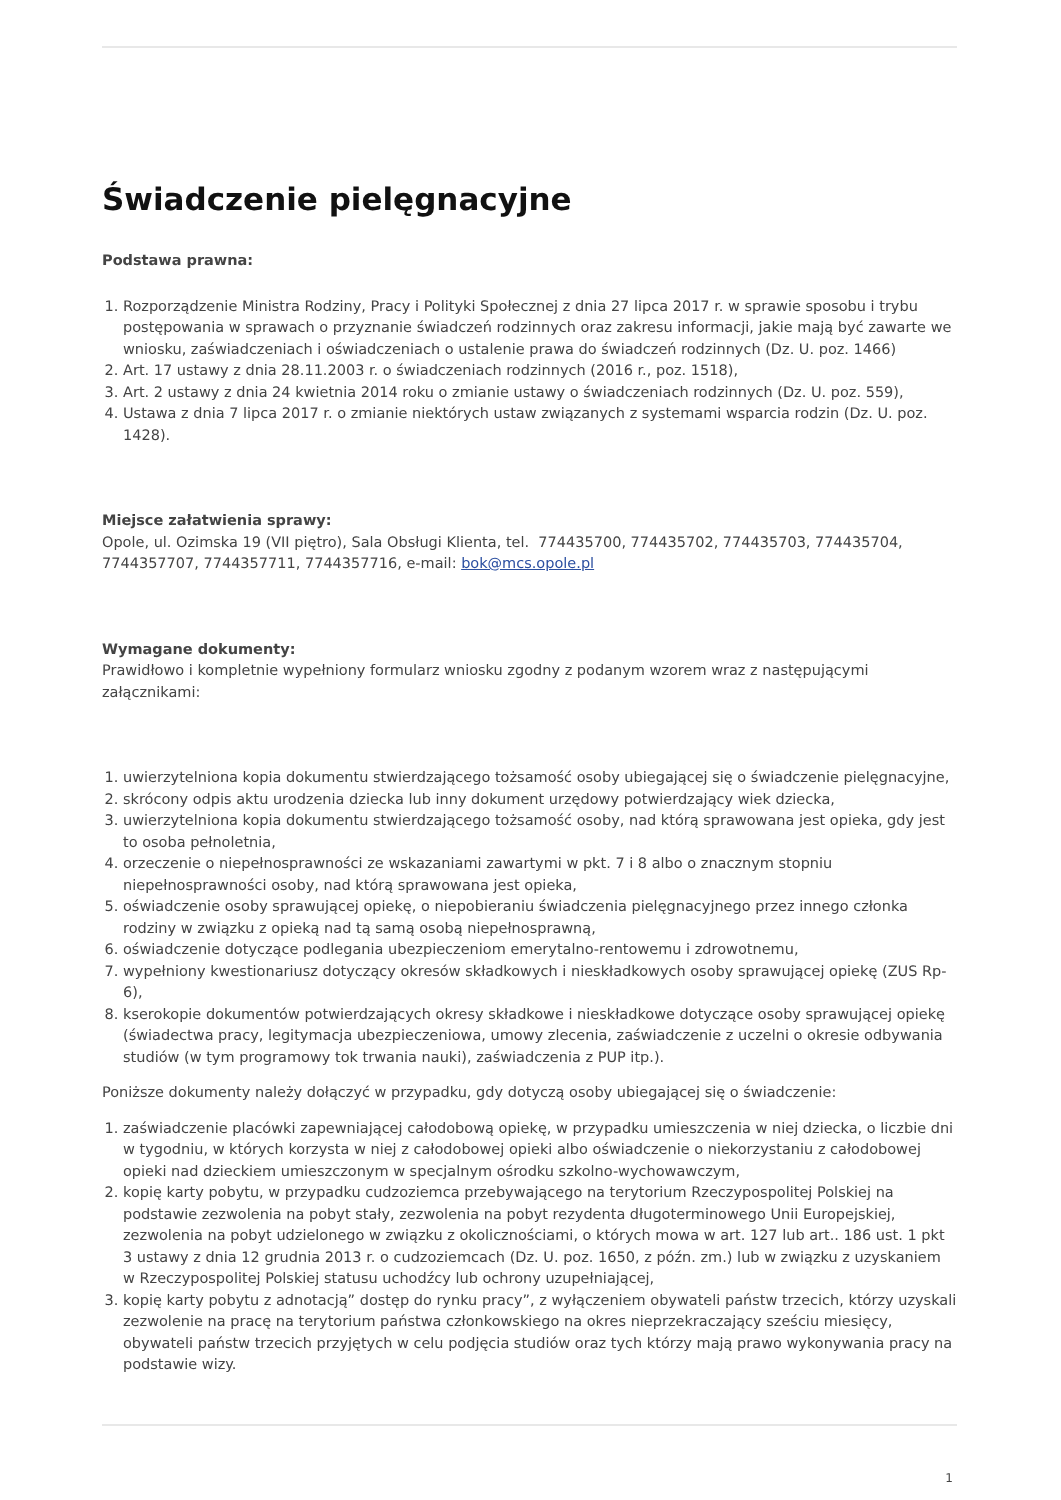Świadczenie pielęgnacyjne
Podstawa prawna:
1. Rozporządzenie Ministra Rodziny, Pracy i Polityki Społecznej z dnia 27 lipca 2017 r. w sprawie sposobu i trybu postępowania w sprawach o przyznanie świadczeń rodzinnych oraz zakresu informacji, jakie mają być zawarte we wniosku, zaświadczeniach i oświadczeniach o ustalenie prawa do świadczeń rodzinnych (Dz. U. poz. 1466)
2. Art. 17 ustawy z dnia 28.11.2003 r. o świadczeniach rodzinnych (2016 r., poz. 1518),
3. Art. 2 ustawy z dnia 24 kwietnia 2014 roku o zmianie ustawy o świadczeniach rodzinnych (Dz. U. poz. 559),
4. Ustawa z dnia 7 lipca 2017 r. o zmianie niektórych ustaw związanych z systemami wsparcia rodzin (Dz. U. poz. 1428).
Miejsce załatwienia sprawy:
Opole, ul. Ozimska 19 (VII piętro), Sala Obsługi Klienta, tel. 774435700, 774435702, 774435703, 774435704, 7744357707, 7744357711, 7744357716, e-mail: bok@mcs.opole.pl
Wymagane dokumenty:
Prawidłowo i kompletnie wypełniony formularz wniosku zgodny z podanym wzorem wraz z następującymi załącznikami:
1. uwierzytelniona kopia dokumentu stwierdzającego tożsamość osoby ubiegającej się o świadczenie pielęgnacyjne,
2. skrócony odpis aktu urodzenia dziecka lub inny dokument urzędowy potwierdzający wiek dziecka,
3. uwierzytelniona kopia dokumentu stwierdzającego tożsamość osoby, nad którą sprawowana jest opieka, gdy jest to osoba pełnoletnia,
4. orzeczenie o niepełnosprawności ze wskazaniami zawartymi w pkt. 7 i 8 albo o znacznym stopniu niepełnosprawności osoby, nad którą sprawowana jest opieka,
5. oświadczenie osoby sprawującej opiekę, o niepobieraniu świadczenia pielęgnacyjnego przez innego członka rodziny w związku z opieką nad tą samą osobą niepełnosprawną,
6. oświadczenie dotyczące podlegania ubezpieczeniom emerytalno-rentowemu i zdrowotnemu,
7. wypełniony kwestionariusz dotyczący okresów składkowych i nieskładkowych osoby sprawującej opiekę (ZUS Rp-6),
8. kserokopie dokumentów potwierdzających okresy składkowe i nieskładkowe dotyczące osoby sprawującej opiekę (świadectwa pracy, legitymacja ubezpieczeniowa, umowy zlecenia, zaświadczenie z uczelni o okresie odbywania studiów (w tym programowy tok trwania nauki), zaświadczenia z PUP itp.).
Poniższe dokumenty należy dołączyć w przypadku, gdy dotyczą osoby ubiegającej się o świadczenie:
1. zaświadczenie placówki zapewniającej całodobową opiekę, w przypadku umieszczenia w niej dziecka, o liczbie dni w tygodniu, w których korzysta w niej z całodobowej opieki albo oświadczenie o niekorzystaniu z całodobowej opieki nad dzieckiem umieszczonym w specjalnym ośrodku szkolno-wychowawczym,
2. kopię karty pobytu, w przypadku cudzoziemca przebywającego na terytorium Rzeczypospolitej Polskiej na podstawie zezwolenia na pobyt stały, zezwolenia na pobyt rezydenta długoterminowego Unii Europejskiej, zezwolenia na pobyt udzielonego w związku z okolicznościami, o których mowa w art. 127 lub art.. 186 ust. 1 pkt 3 ustawy z dnia 12 grudnia 2013 r. o cudzoziemcach (Dz. U. poz. 1650, z późn. zm.) lub w związku z uzyskaniem w Rzeczypospolitej Polskiej statusu uchodźcy lub ochrony uzupełniającej,
3. kopię karty pobytu z adnotacją” dostęp do rynku pracy”, z wyłączeniem obywateli państw trzecich, którzy uzyskali zezwolenie na pracę na terytorium państwa członkowskiego na okres nieprzekraczający sześciu miesięcy, obywateli państw trzecich przyjętych w celu podjęcia studiów oraz tych którzy mają prawo wykonywania pracy na podstawie wizy.
1